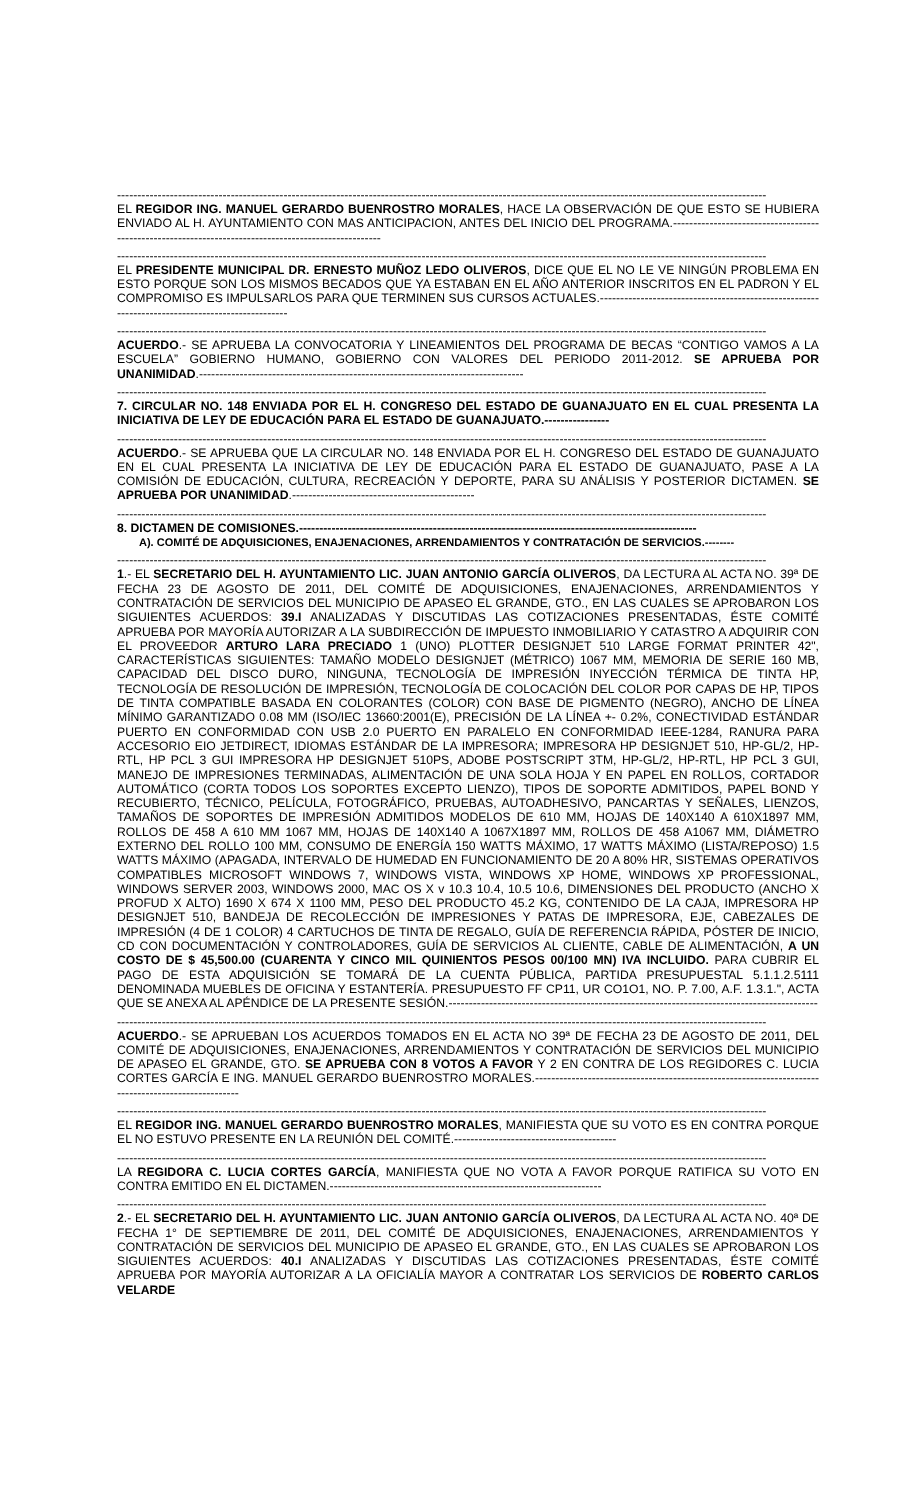----------------------------------------------------------------------------------------------------------------------------------------------------------------
EL REGIDOR ING. MANUEL GERARDO BUENROSTRO MORALES, HACE LA OBSERVACIÓN DE QUE ESTO SE HUBIERA ENVIADO AL H. AYUNTAMIENTO CON MAS ANTICIPACION, ANTES DEL INICIO DEL PROGRAMA.-----------------------------------------------------------------------------------------------------
----------------------------------------------------------------------------------------------------------------------------------------------------------------
EL PRESIDENTE MUNICIPAL DR. ERNESTO MUÑOZ LEDO OLIVEROS, DICE QUE EL NO LE VE NINGÚN PROBLEMA EN ESTO PORQUE SON LOS MISMOS BECADOS QUE YA ESTABAN EN EL AÑO ANTERIOR INSCRITOS EN EL PADRON Y EL COMPROMISO ES IMPULSARLOS PARA QUE TERMINEN SUS CURSOS ACTUALES.------------------------------------------------------------------------------------------------
----------------------------------------------------------------------------------------------------------------------------------------------------------------
ACUERDO.- SE APRUEBA LA CONVOCATORIA Y LINEAMIENTOS DEL PROGRAMA DE BECAS “CONTIGO VAMOS A LA ESCUELA” GOBIERNO HUMANO, GOBIERNO CON VALORES DEL PERIODO 2011-2012. SE APRUEBA POR UNANIMIDAD.--------------------------------------------------------------------------------
----------------------------------------------------------------------------------------------------------------------------------------------------------------
7. CIRCULAR NO. 148 ENVIADA POR EL H. CONGRESO DEL ESTADO DE GUANAJUATO EN EL CUAL PRESENTA LA INICIATIVA DE LEY DE EDUCACIÓN PARA EL ESTADO DE GUANAJUATO.----------------
----------------------------------------------------------------------------------------------------------------------------------------------------------------
ACUERDO.- SE APRUEBA QUE LA CIRCULAR NO. 148 ENVIADA POR EL H. CONGRESO DEL ESTADO DE GUANAJUATO EN EL CUAL PRESENTA LA INICIATIVA DE LEY DE EDUCACIÓN PARA EL ESTADO DE GUANAJUATO, PASE A LA COMISIÓN DE EDUCACIÓN, CULTURA, RECREACIÓN Y DEPORTE, PARA SU ANÁLISIS Y POSTERIOR DICTAMEN. SE APRUEBA POR UNANIMIDAD.---------------------------------------------
----------------------------------------------------------------------------------------------------------------------------------------------------------------
8. DICTAMEN DE COMISIONES.--------------------------------------------------------------------------------------------------
A). COMITÉ DE ADQUISICIONES, ENAJENACIONES, ARRENDAMIENTOS Y CONTRATACIÓN DE SERVICIOS.--------
----------------------------------------------------------------------------------------------------------------------------------------------------------------
1.- EL SECRETARIO DEL H. AYUNTAMIENTO LIC. JUAN ANTONIO GARCÍA OLIVEROS, DA LECTURA AL ACTA NO. 39ª DE FECHA 23 DE AGOSTO DE 2011, DEL COMITÉ DE ADQUISICIONES, ENAJENACIONES, ARRENDAMIENTOS Y CONTRATACIÓN DE SERVICIOS DEL MUNICIPIO DE APASEO EL GRANDE, GTO., EN LAS CUALES SE APROBARON LOS SIGUIENTES ACUERDOS: 39.I ANALIZADAS Y DISCUTIDAS LAS COTIZACIONES PRESENTADAS, ÉSTE COMITÉ APRUEBA POR MAYORÍA AUTORIZAR A LA SUBDIRECCIÓN DE IMPUESTO INMOBILIARIO Y CATASTRO A ADQUIRIR CON EL PROVEEDOR ARTURO LARA PRECIADO 1 (UNO) PLOTTER DESIGNJET 510 LARGE FORMAT PRINTER 42", CARACTERÍSTICAS SIGUIENTES: TAMAÑO MODELO DESIGNJET (MÉTRICO) 1067 MM, MEMORIA DE SERIE 160 MB, CAPACIDAD DEL DISCO DURO, NINGUNA, TECNOLOGÍA DE IMPRESIÓN INYECCIÓN TÉRMICA DE TINTA HP, TECNOLOGÍA DE RESOLUCIÓN DE IMPRESIÓN, TECNOLOGÍA DE COLOCACIÓN DEL COLOR POR CAPAS DE HP, TIPOS DE TINTA COMPATIBLE BASADA EN COLORANTES (COLOR) CON BASE DE PIGMENTO (NEGRO), ANCHO DE LÍNEA MÍNIMO GARANTIZADO 0.08 MM (ISO/IEC 13660:2001(E), PRECISIÓN DE LA LÍNEA +- 0.2%, CONECTIVIDAD ESTÁNDAR PUERTO EN CONFORMIDAD CON USB 2.0 PUERTO EN PARALELO EN CONFORMIDAD IEEE-1284, RANURA PARA ACCESORIO EIO JETDIRECT, IDIOMAS ESTÁNDAR DE LA IMPRESORA; IMPRESORA HP DESIGNJET 510, HP-GL/2, HP-RTL, HP PCL 3 GUI IMPRESORA HP DESIGNJET 510PS, ADOBE POSTSCRIPT 3TM, HP-GL/2, HP-RTL, HP PCL 3 GUI, MANEJO DE IMPRESIONES TERMINADAS, ALIMENTACIÓN DE UNA SOLA HOJA Y EN PAPEL EN ROLLOS, CORTADOR AUTOMÁTICO (CORTA TODOS LOS SOPORTES EXCEPTO LIENZO), TIPOS DE SOPORTE ADMITIDOS, PAPEL BOND Y RECUBIERTO, TÉCNICO, PELÍCULA, FOTOGRÁFICO, PRUEBAS, AUTOADHESIVO, PANCARTAS Y SEÑALES, LIENZOS, TAMAÑOS DE SOPORTES DE IMPRESIÓN ADMITIDOS MODELOS DE 610 MM, HOJAS DE 140X140 A 610X1897 MM, ROLLOS DE 458 A 610 MM 1067 MM, HOJAS DE 140X140 A 1067X1897 MM, ROLLOS DE 458 A1067 MM, DIÁMETRO EXTERNO DEL ROLLO 100 MM, CONSUMO DE ENERGÍA 150 WATTS MÁXIMO, 17 WATTS MÁXIMO (LISTA/REPOSO) 1.5 WATTS MÁXIMO (APAGADA, INTERVALO DE HUMEDAD EN FUNCIONAMIENTO DE 20 A 80% HR, SISTEMAS OPERATIVOS COMPATIBLES MICROSOFT WINDOWS 7, WINDOWS VISTA, WINDOWS XP HOME, WINDOWS XP PROFESSIONAL, WINDOWS SERVER 2003, WINDOWS 2000, MAC OS X v 10.3 10.4, 10.5 10.6, DIMENSIONES DEL PRODUCTO (ANCHO X PROFUD X ALTO) 1690 X 674 X 1100 MM, PESO DEL PRODUCTO 45.2 KG, CONTENIDO DE LA CAJA, IMPRESORA HP DESIGNJET 510, BANDEJA DE RECOLECCIÓN DE IMPRESIONES Y PATAS DE IMPRESORA, EJE, CABEZALES DE IMPRESIÓN (4 DE 1 COLOR) 4 CARTUCHOS DE TINTA DE REGALO, GUÍA DE REFERENCIA RÁPIDA, PÓSTER DE INICIO, CD CON DOCUMENTACIÓN Y CONTROLADORES, GUÍA DE SERVICIOS AL CLIENTE, CABLE DE ALIMENTACIÓN, A UN COSTO DE $ 45,500.00 (CUARENTA Y CINCO MIL QUINIENTOS PESOS 00/100 MN) IVA INCLUIDO. PARA CUBRIR EL PAGO DE ESTA ADQUISICIÓN SE TOMARÁ DE LA CUENTA PÚBLICA, PARTIDA PRESUPUESTAL 5.1.1.2.5111 DENOMINADA MUEBLES DE OFICINA Y ESTANTERÍA. PRESUPUESTO FF CP11, UR CO1O1, NO. P. 7.00, A.F. 1.3.1.", ACTA QUE SE ANEXA AL APÉNDICE DE LA PRESENTE SESIÓN.-------------------------------------------------------------------------------------------
----------------------------------------------------------------------------------------------------------------------------------------------------------------
ACUERDO.- SE APRUEBAN LOS ACUERDOS TOMADOS EN EL ACTA NO 39ª DE FECHA 23 DE AGOSTO DE 2011, DEL COMITÉ DE ADQUISICIONES, ENAJENACIONES, ARRENDAMIENTOS Y CONTRATACIÓN DE SERVICIOS DEL MUNICIPIO DE APASEO EL GRANDE, GTO. SE APRUEBA CON 8 VOTOS A FAVOR Y 2 EN CONTRA DE LOS REGIDORES C. LUCIA CORTES GARCÍA E ING. MANUEL GERARDO BUENROSTRO MORALES.----------------------------------------------------------------------------------------------------
----------------------------------------------------------------------------------------------------------------------------------------------------------------
EL REGIDOR ING. MANUEL GERARDO BUENROSTRO MORALES, MANIFIESTA QUE SU VOTO ES EN CONTRA PORQUE EL NO ESTUVO PRESENTE EN LA REUNIÓN DEL COMITÉ.----------------------------------------
----------------------------------------------------------------------------------------------------------------------------------------------------------------
LA REGIDORA C. LUCIA CORTES GARCÍA, MANIFIESTA QUE NO VOTA A FAVOR PORQUE RATIFICA SU VOTO EN CONTRA EMITIDO EN EL DICTAMEN.-------------------------------------------------------------------
----------------------------------------------------------------------------------------------------------------------------------------------------------------
2.- EL SECRETARIO DEL H. AYUNTAMIENTO LIC. JUAN ANTONIO GARCÍA OLIVEROS, DA LECTURA AL ACTA NO. 40ª DE FECHA 1° DE SEPTIEMBRE DE 2011, DEL COMITÉ DE ADQUISICIONES, ENAJENACIONES, ARRENDAMIENTOS Y CONTRATACIÓN DE SERVICIOS DEL MUNICIPIO DE APASEO EL GRANDE, GTO., EN LAS CUALES SE APROBARON LOS SIGUIENTES ACUERDOS: 40.I ANALIZADAS Y DISCUTIDAS LAS COTIZACIONES PRESENTADAS, ÉSTE COMITÉ APRUEBA POR MAYORÍA AUTORIZAR A LA OFICIALÍA MAYOR A CONTRATAR LOS SERVICIOS DE ROBERTO CARLOS VELARDE